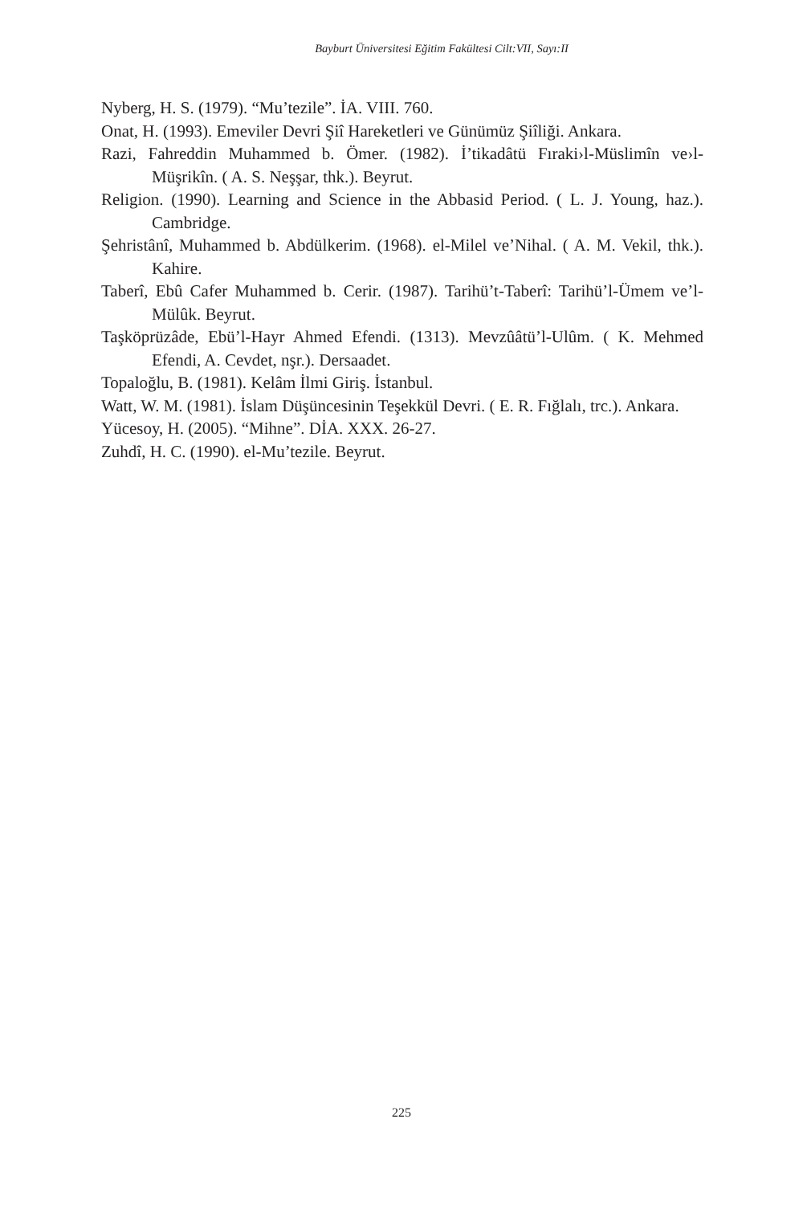Bayburt Üniversitesi Eğitim Fakültesi Cilt:VII, Sayı:II
Nyberg, H. S. (1979). “Mu’tezile”. İA. VIII. 760.
Onat, H. (1993). Emeviler Devri Şiî Hareketleri ve Günümüz Şiîliği. Ankara.
Razi, Fahreddin Muhammed b. Ömer. (1982). İ’tikadâtü Fıraki›l-Müslimîn ve›l-Müşrikîn. ( A. S. Neşşar, thk.). Beyrut.
Religion. (1990). Learning and Science in the Abbasid Period. ( L. J. Young, haz.). Cambridge.
Şehristânî, Muhammed b. Abdülkerim. (1968). el-Milel ve’Nihal. ( A. M. Vekil, thk.). Kahire.
Taberî, Ebû Cafer Muhammed b. Cerir. (1987). Tarihü’t-Taberî: Tarihü’l-Ümem ve’l-Mülûk. Beyrut.
Taşköprüzâde, Ebü’l-Hayr Ahmed Efendi. (1313). Mevzûâtü’l-Ulûm. ( K. Mehmed Efendi, A. Cevdet, nşr.). Dersaadet.
Topaloğlu, B. (1981). Kelâm İlmi Giriş. İstanbul.
Watt, W. M. (1981). İslam Düşüncesinin Teşekkül Devri. ( E. R. Fığlalı, trc.). Ankara.
Yücesoy, H. (2005). “Mihne”. DİA. XXX. 26-27.
Zuhdî, H. C. (1990). el-Mu’tezile. Beyrut.
225